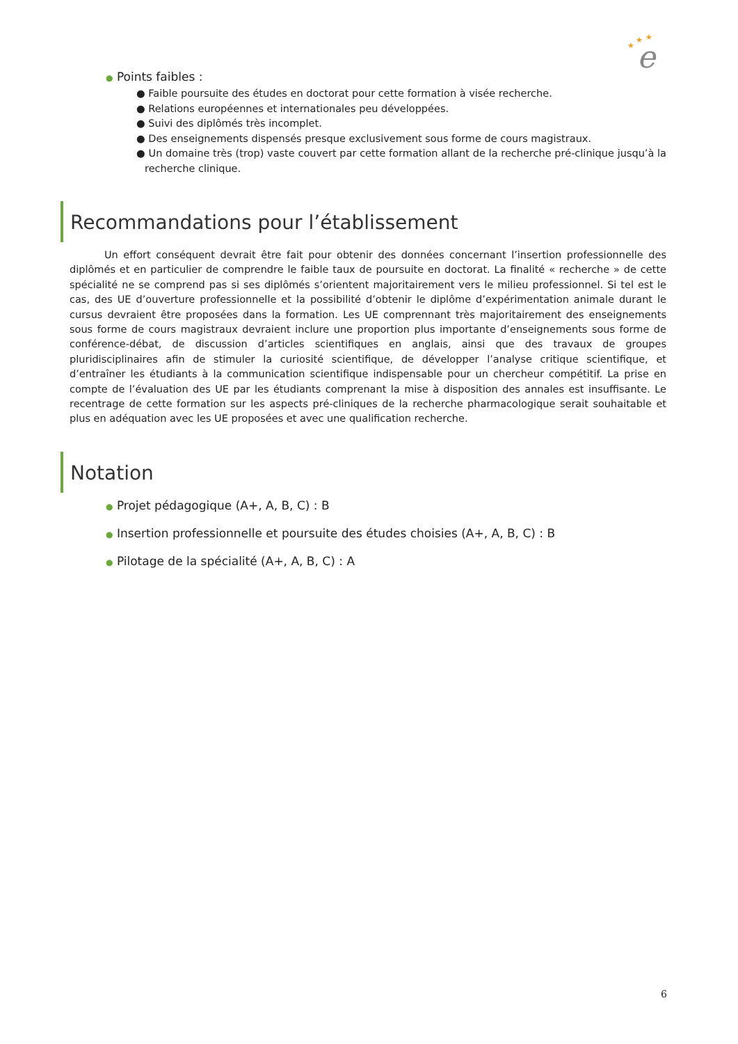★
★
★
e
● Points faibles :
● Faible poursuite des études en doctorat pour cette formation à visée recherche.
● Relations européennes et internationales peu développées.
● Suivi des diplômés très incomplet.
● Des enseignements dispensés presque exclusivement sous forme de cours magistraux.
● Un domaine très (trop) vaste couvert par cette formation allant de la recherche pré-clinique jusqu’à la recherche clinique.
Recommandations pour l’établissement
Un effort conséquent devrait être fait pour obtenir des données concernant l’insertion professionnelle des diplômés et en particulier de comprendre le faible taux de poursuite en doctorat. La finalité « recherche » de cette spécialité ne se comprend pas si ses diplômés s’orientent majoritairement vers le milieu professionnel. Si tel est le cas, des UE d’ouverture professionnelle et la possibilité d’obtenir le diplôme d’expérimentation animale durant le cursus devraient être proposées dans la formation. Les UE comprennant très majoritairement des enseignements sous forme de cours magistraux devraient inclure une proportion plus importante d’enseignements sous forme de conférence-débat, de discussion d’articles scientifiques en anglais, ainsi que des travaux de groupes pluridisciplinaires afin de stimuler la curiosité scientifique, de développer l’analyse critique scientifique, et d’entraîner les étudiants à la communication scientifique indispensable pour un chercheur compétitif. La prise en compte de l’évaluation des UE par les étudiants comprenant la mise à disposition des annales est insuffisante. Le recentrage de cette formation sur les aspects pré-cliniques de la recherche pharmacologique serait souhaitable et plus en adéquation avec les UE proposées et avec une qualification recherche.
Notation
● Projet pédagogique (A+, A, B, C) : B
● Insertion professionnelle et poursuite des études choisies (A+, A, B, C) : B
● Pilotage de la spécialité (A+, A, B, C) : A
6